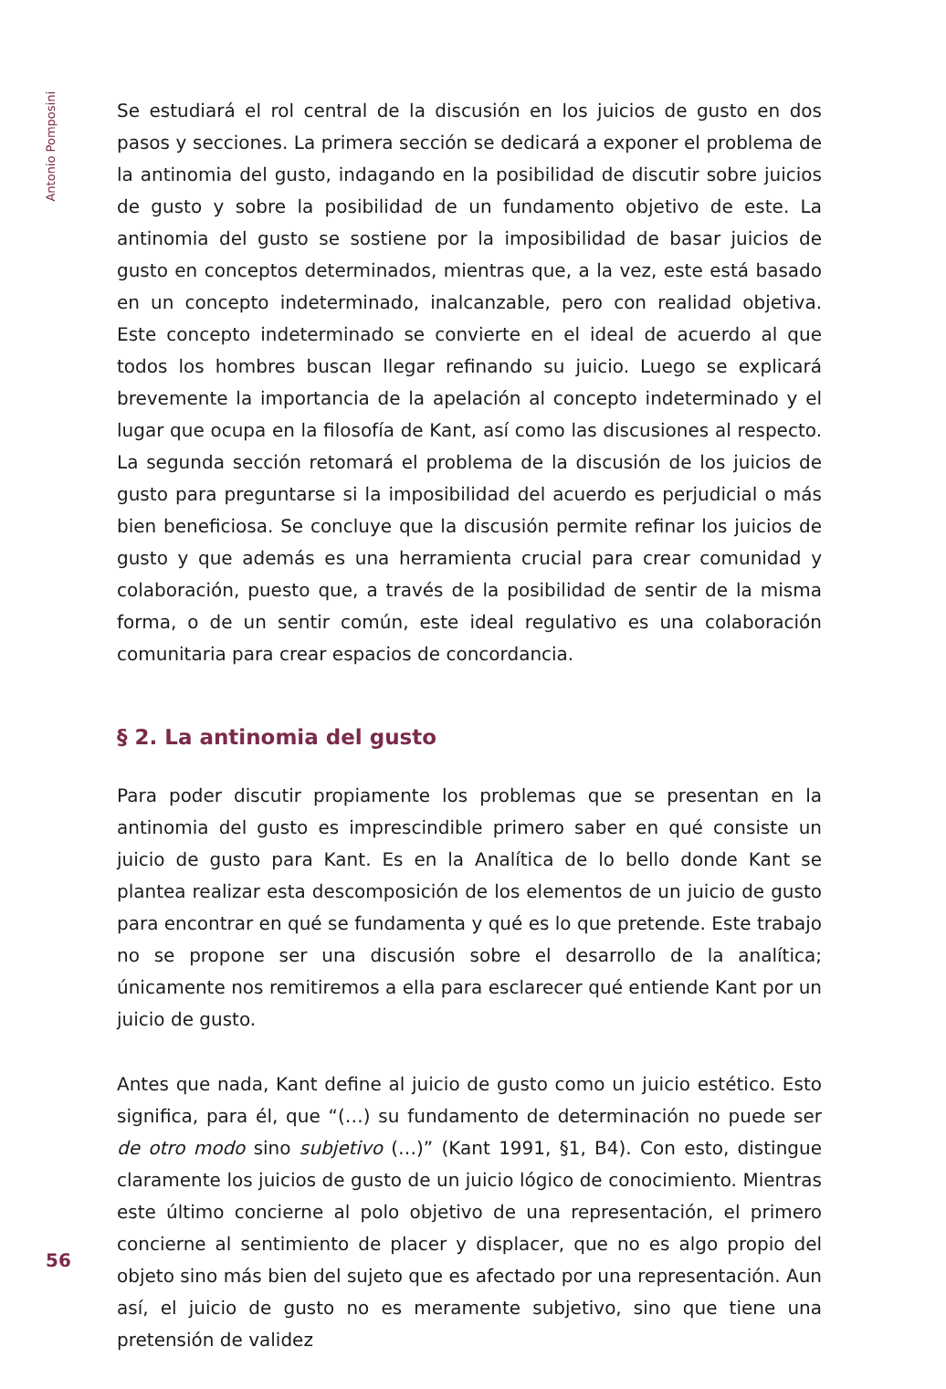Antonio Pomposini
Se estudiará el rol central de la discusión en los juicios de gusto en dos pasos y secciones. La primera sección se dedicará a exponer el problema de la antinomia del gusto, indagando en la posibilidad de discutir sobre juicios de gusto y sobre la posibilidad de un fundamento objetivo de este. La antinomia del gusto se sostiene por la imposibilidad de basar juicios de gusto en conceptos determinados, mientras que, a la vez, este está basado en un concepto indeterminado, inalcanzable, pero con realidad objetiva. Este concepto indeterminado se convierte en el ideal de acuerdo al que todos los hombres buscan llegar refinando su juicio. Luego se explicará brevemente la importancia de la apelación al concepto indeterminado y el lugar que ocupa en la filosofía de Kant, así como las discusiones al respecto. La segunda sección retomará el problema de la discusión de los juicios de gusto para preguntarse si la imposibilidad del acuerdo es perjudicial o más bien beneficiosa. Se concluye que la discusión permite refinar los juicios de gusto y que además es una herramienta crucial para crear comunidad y colaboración, puesto que, a través de la posibilidad de sentir de la misma forma, o de un sentir común, este ideal regulativo es una colaboración comunitaria para crear espacios de concordancia.
§ 2. La antinomia del gusto
Para poder discutir propiamente los problemas que se presentan en la antinomia del gusto es imprescindible primero saber en qué consiste un juicio de gusto para Kant. Es en la Analítica de lo bello donde Kant se plantea realizar esta descomposición de los elementos de un juicio de gusto para encontrar en qué se fundamenta y qué es lo que pretende. Este trabajo no se propone ser una discusión sobre el desarrollo de la analítica; únicamente nos remitiremos a ella para esclarecer qué entiende Kant por un juicio de gusto.
Antes que nada, Kant define al juicio de gusto como un juicio estético. Esto significa, para él, que “(…) su fundamento de determinación no puede ser de otro modo sino subjetivo (…)” (Kant 1991, §1, B4). Con esto, distingue claramente los juicios de gusto de un juicio lógico de conocimiento. Mientras este último concierne al polo objetivo de una representación, el primero concierne al sentimiento de placer y displacer, que no es algo propio del objeto sino más bien del sujeto que es afectado por una representación. Aun así, el juicio de gusto no es meramente subjetivo, sino que tiene una pretensión de validez
56